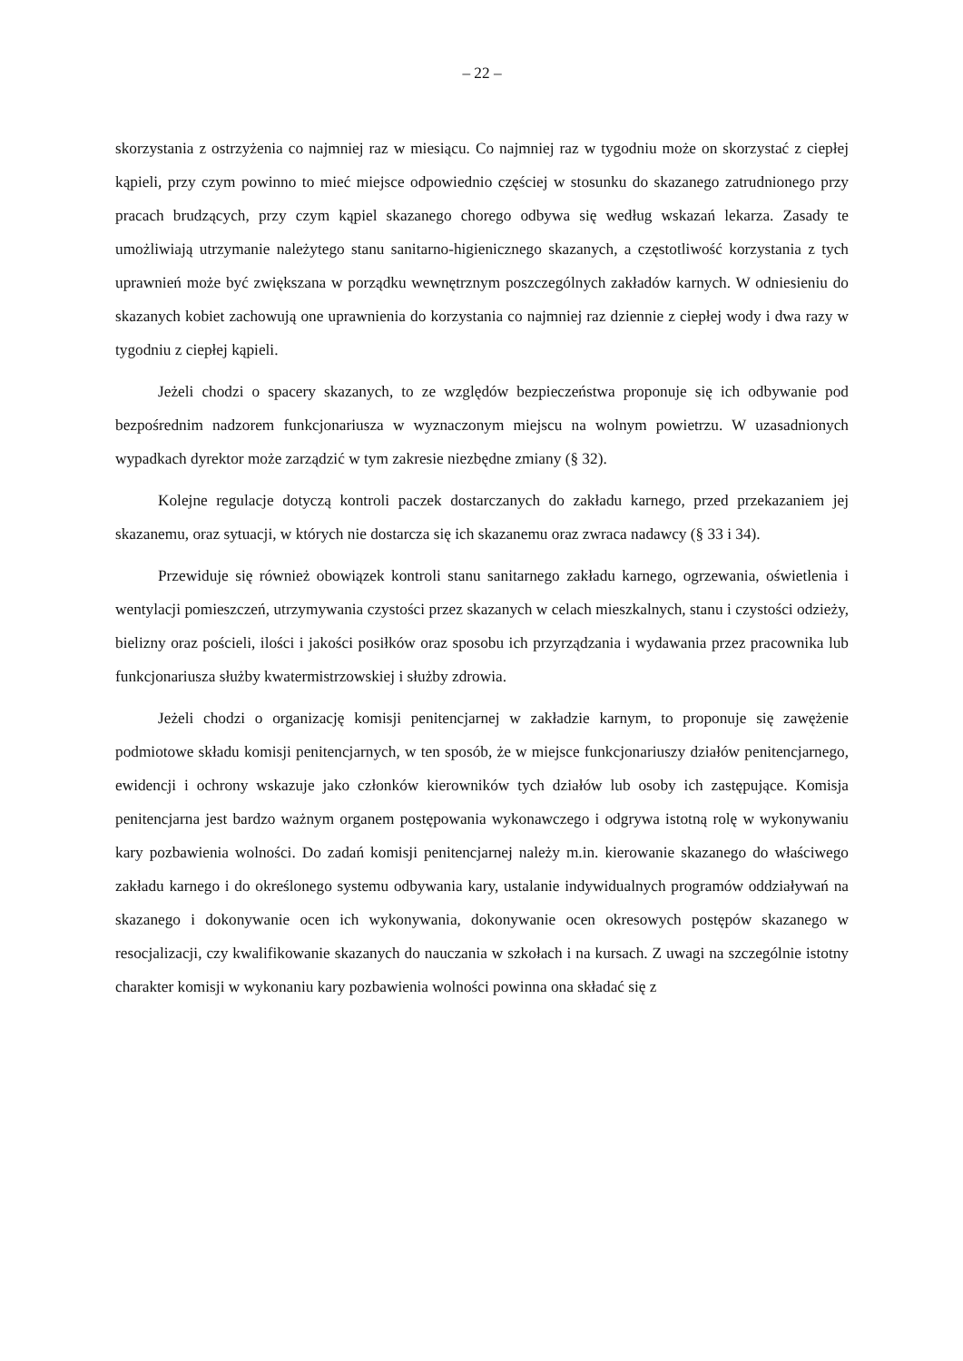– 22 –
skorzystania z ostrzyżenia co najmniej raz w miesiącu. Co najmniej raz w tygodniu może on skorzystać z ciepłej kąpieli, przy czym powinno to mieć miejsce odpowiednio częściej w stosunku do skazanego zatrudnionego przy pracach brudzących, przy czym kąpiel skazanego chorego odbywa się według wskazań lekarza. Zasady te umożliwiają utrzymanie należytego stanu sanitarno-higienicznego skazanych, a częstotliwość korzystania z tych uprawnień może być zwiększana w porządku wewnętrznym poszczególnych zakładów karnych. W odniesieniu do skazanych kobiet zachowują one uprawnienia do korzystania co najmniej raz dziennie z ciepłej wody i dwa razy w tygodniu z ciepłej kąpieli.
Jeżeli chodzi o spacery skazanych, to ze względów bezpieczeństwa proponuje się ich odbywanie pod bezpośrednim nadzorem funkcjonariusza w wyznaczonym miejscu na wolnym powietrzu. W uzasadnionych wypadkach dyrektor może zarządzić w tym zakresie niezbędne zmiany (§ 32).
Kolejne regulacje dotyczą kontroli paczek dostarczanych do zakładu karnego, przed przekazaniem jej skazanemu, oraz sytuacji, w których nie dostarcza się ich skazanemu oraz zwraca nadawcy (§ 33 i 34).
Przewiduje się również obowiązek kontroli stanu sanitarnego zakładu karnego, ogrzewania, oświetlenia i wentylacji pomieszczeń, utrzymywania czystości przez skazanych w celach mieszkalnych, stanu i czystości odzieży, bielizny oraz pościeli, ilości i jakości posiłków oraz sposobu ich przyrządzania i wydawania przez pracownika lub funkcjonariusza służby kwatermistrzowskiej i służby zdrowia.
Jeżeli chodzi o organizację komisji penitencjarnej w zakładzie karnym, to proponuje się zawężenie podmiotowe składu komisji penitencjarnych, w ten sposób, że w miejsce funkcjonariuszy działów penitencjarnego, ewidencji i ochrony wskazuje jako członków kierowników tych działów lub osoby ich zastępujące. Komisja penitencjarna jest bardzo ważnym organem postępowania wykonawczego i odgrywa istotną rolę w wykonywaniu kary pozbawienia wolności. Do zadań komisji penitencjarnej należy m.in. kierowanie skazanego do właściwego zakładu karnego i do określonego systemu odbywania kary, ustalanie indywidualnych programów oddziaływań na skazanego i dokonywanie ocen ich wykonywania, dokonywanie ocen okresowych postępów skazanego w resocjalizacji, czy kwalifikowanie skazanych do nauczania w szkołach i na kursach. Z uwagi na szczególnie istotny charakter komisji w wykonaniu kary pozbawienia wolności powinna ona składać się z